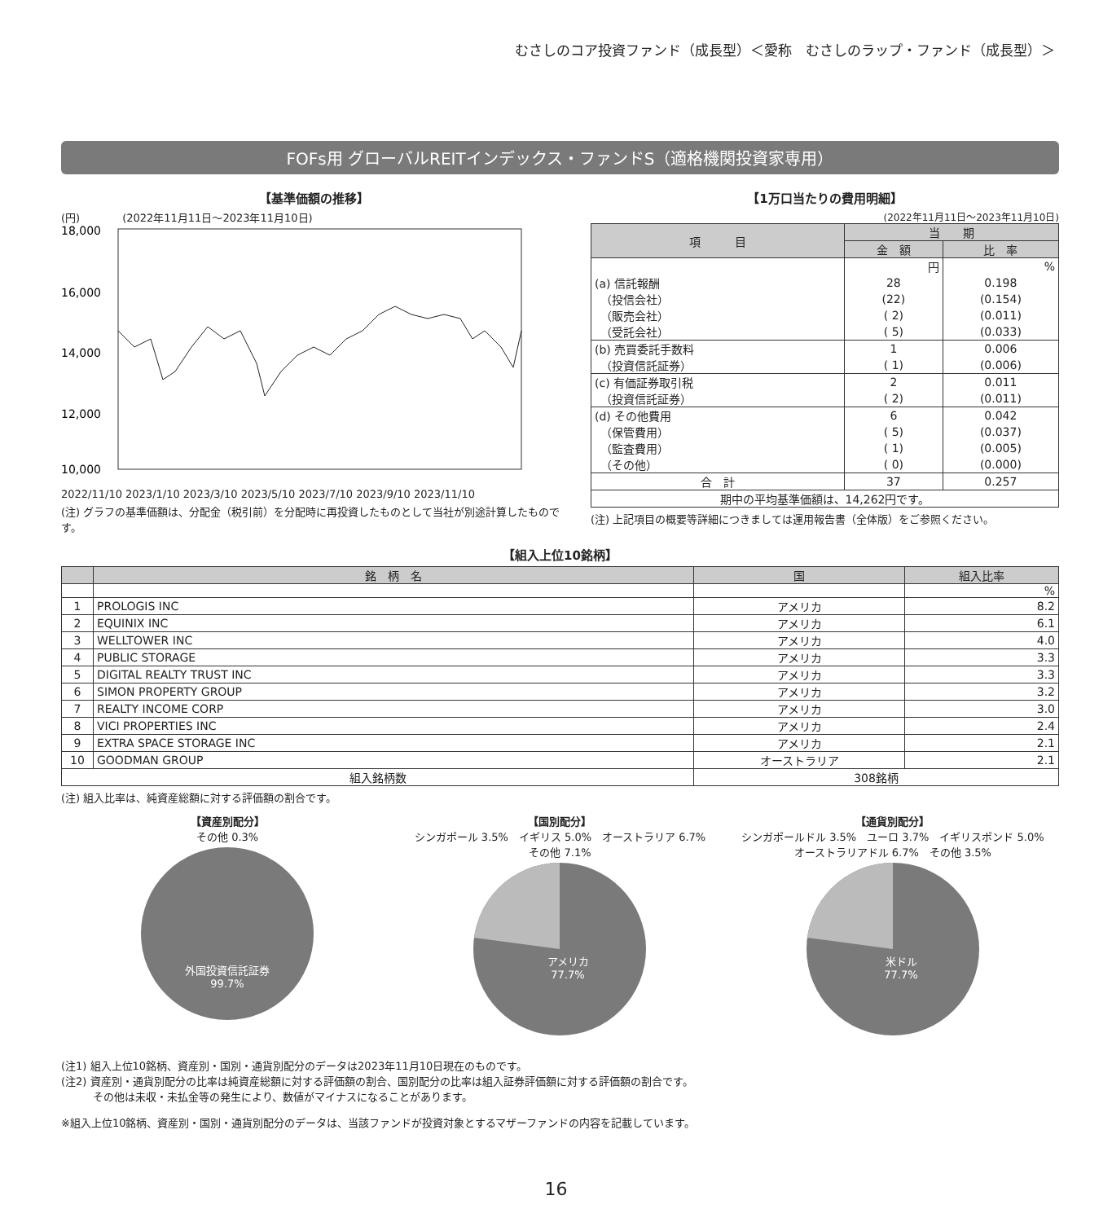むさしのコア投資ファンド（成長型）＜愛称　むさしのラップ・ファンド（成長型）＞
FOFs用 グローバルREITインデックス・ファンドS（適格機関投資家専用）
【基準価額の推移】
(円)　　　　(2022年11月11日～2023年11月10日)
18,000
16,000
14,000
12,000
10,000
2022/11/10 2023/1/10 2023/3/10 2023/5/10 2023/7/10 2023/9/10 2023/11/10
(注) グラフの基準価額は、分配金（税引前）を分配時に再投資したものとして当社が別途計算したものです。
【1万口当たりの費用明細】
(2022年11月11日～2023年11月10日)
| 項 目 | 当 期 | |
| --- | --- | --- |
| | 金 額 | 比 率 |
| | 円 | % |
| (a) 信託報酬 | 28 | 0.198 |
| （投信会社） | (22) | (0.154) |
| （販売会社） | ( 2) | (0.011) |
| （受託会社） | ( 5) | (0.033) |
| (b) 売買委託手数料 | 1 | 0.006 |
| （投資信託証券） | ( 1) | (0.006) |
| (c) 有価証券取引税 | 2 | 0.011 |
| （投資信託証券） | ( 2) | (0.011) |
| (d) その他費用 | 6 | 0.042 |
| （保管費用） | ( 5) | (0.037) |
| （監査費用） | ( 1) | (0.005) |
| （その他） | ( 0) | (0.000) |
| 合 計 | 37 | 0.257 |
| 期中の平均基準価額は、14,262円です。 | | |
(注) 上記項目の概要等詳細につきましては運用報告書（全体版）をご参照ください。
【組入上位10銘柄】
| | 銘 柄 名 | 国 | 組入比率 |
| --- | --- | --- | --- |
| | | | % |
| 1 | PROLOGIS INC | アメリカ | 8.2 |
| 2 | EQUINIX INC | アメリカ | 6.1 |
| 3 | WELLTOWER INC | アメリカ | 4.0 |
| 4 | PUBLIC STORAGE | アメリカ | 3.3 |
| 5 | DIGITAL REALTY TRUST INC | アメリカ | 3.3 |
| 6 | SIMON PROPERTY GROUP | アメリカ | 3.2 |
| 7 | REALTY INCOME CORP | アメリカ | 3.0 |
| 8 | VICI PROPERTIES INC | アメリカ | 2.4 |
| 9 | EXTRA SPACE STORAGE INC | アメリカ | 2.1 |
| 10 | GOODMAN GROUP | オーストラリア | 2.1 |
| 組入銘柄数 | | 308銘柄 | |
(注) 組入比率は、純資産総額に対する評価額の割合です。
【資産別配分】
その他 0.3%
外国投資信託証券
99.7%
【国別配分】
シンガポール 3.5%　イギリス 5.0%　オーストラリア 6.7%　その他 7.1%
アメリカ
77.7%
【通貨別配分】
シンガポールドル 3.5%　ユーロ 3.7%　イギリスポンド 5.0%　オーストラリアドル 6.7%　その他 3.5%
米ドル
77.7%
(注1) 組入上位10銘柄、資産別・国別・通貨別配分のデータは2023年11月10日現在のものです。
(注2) 資産別・通貨別配分の比率は純資産総額に対する評価額の割合、国別配分の比率は組入証券評価額に対する評価額の割合です。
　　　その他は未収・未払金等の発生により、数値がマイナスになることがあります。
※組入上位10銘柄、資産別・国別・通貨別配分のデータは、当該ファンドが投資対象とするマザーファンドの内容を記載しています。
16